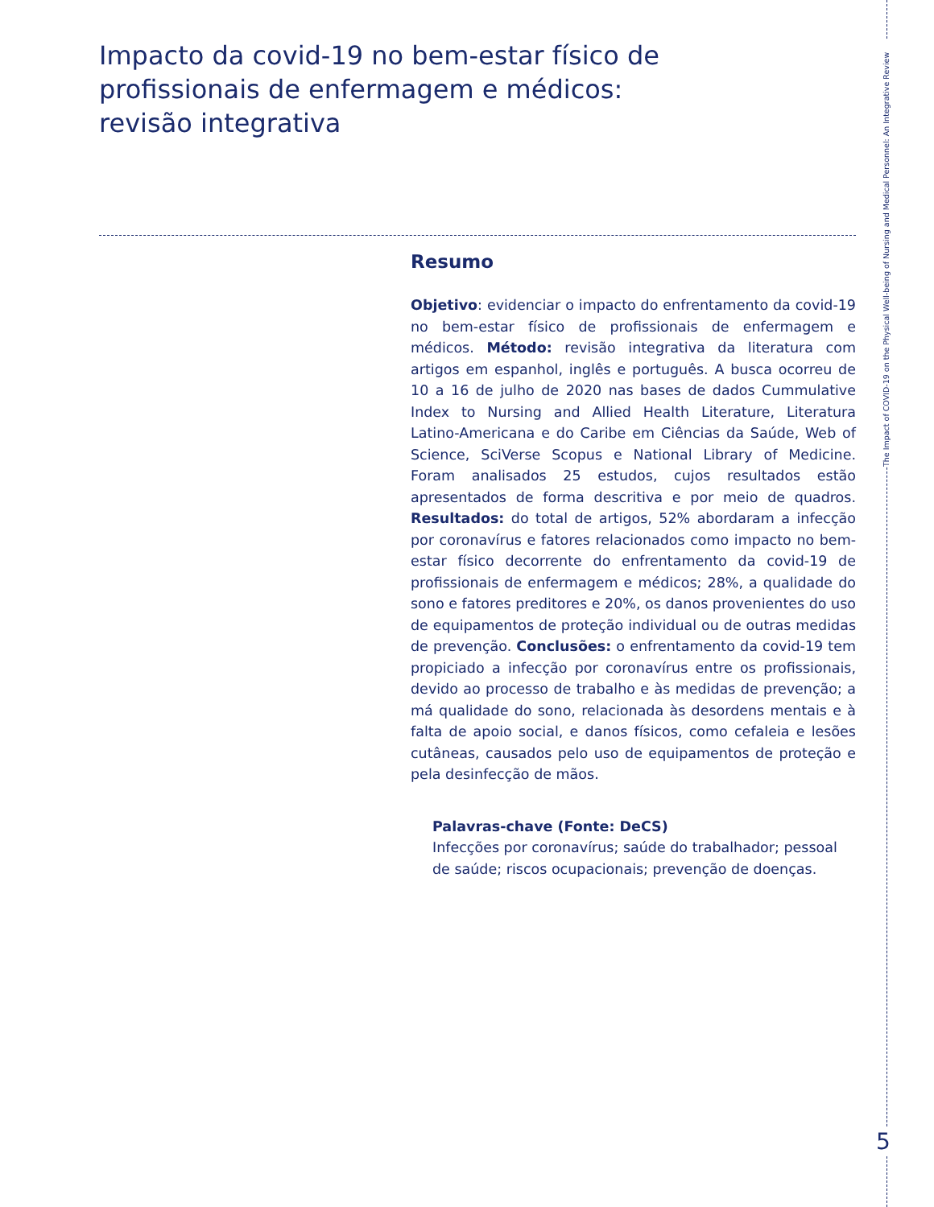Impacto da covid-19 no bem-estar físico de profissionais de enfermagem e médicos: revisão integrativa
The Impact of COVID-19 on the Physical Well-being of Nursing and Medical Personnel: An Integrative Review
Resumo
Objetivo: evidenciar o impacto do enfrentamento da covid-19 no bem-estar físico de profissionais de enfermagem e médicos. Método: revisão integrativa da literatura com artigos em espanhol, inglês e português. A busca ocorreu de 10 a 16 de julho de 2020 nas bases de dados Cummulative Index to Nursing and Allied Health Literature, Literatura Latino-Americana e do Caribe em Ciências da Saúde, Web of Science, SciVerse Scopus e National Library of Medicine. Foram analisados 25 estudos, cujos resultados estão apresentados de forma descritiva e por meio de quadros. Resultados: do total de artigos, 52% abordaram a infecção por coronavírus e fatores relacionados como impacto no bem-estar físico decorrente do enfrentamento da covid-19 de profissionais de enfermagem e médicos; 28%, a qualidade do sono e fatores preditores e 20%, os danos provenientes do uso de equipamentos de proteção individual ou de outras medidas de prevenção. Conclusões: o enfrentamento da covid-19 tem propiciado a infecção por coronavírus entre os profissionais, devido ao processo de trabalho e às medidas de prevenção; a má qualidade do sono, relacionada às desordens mentais e à falta de apoio social, e danos físicos, como cefaleia e lesões cutâneas, causados pelo uso de equipamentos de proteção e pela desinfecção de mãos.
Palavras-chave (Fonte: DeCS)
Infecções por coronavírus; saúde do trabalhador; pessoal de saúde; riscos ocupacionais; prevenção de doenças.
5